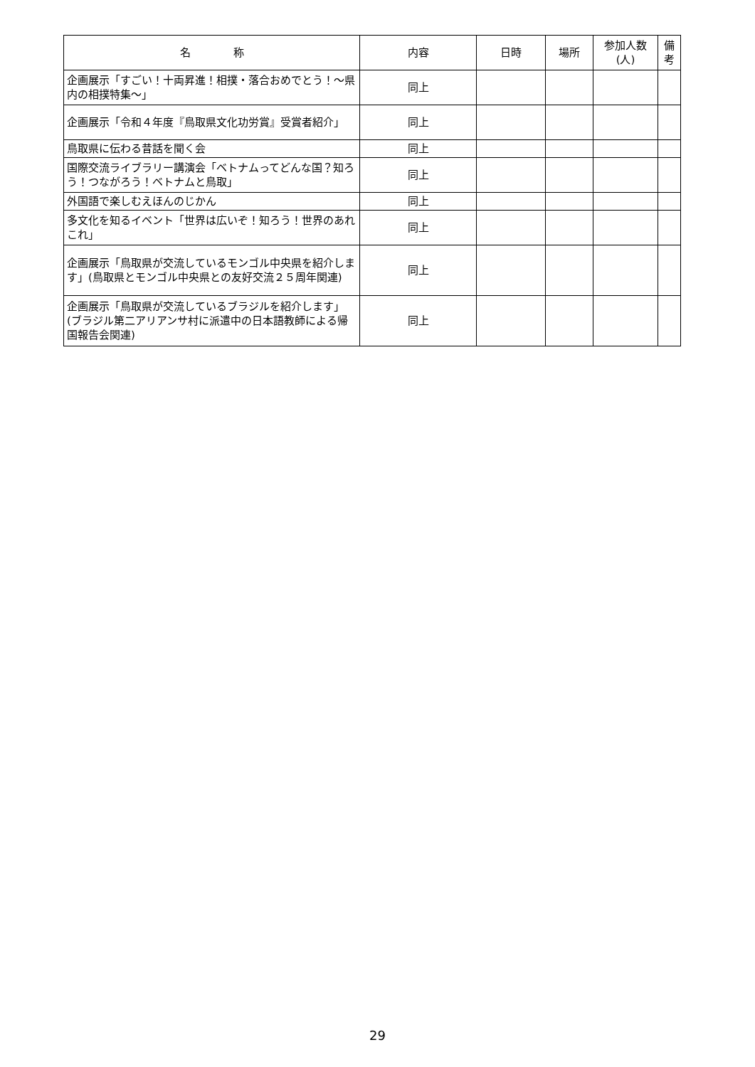| 名 称 | 内容 | 日時 | 場所 | 参加人数 (人) | 備 考 |
| --- | --- | --- | --- | --- | --- |
| 企画展示「すごい！十両昇進！相撲・落合おめでとう！～県内の相撲特集～」 | 同上 | | | | |
| 企画展示「令和４年度『鳥取県文化功労賞』受賞者紹介」 | 同上 | | | | |
| 鳥取県に伝わる昔話を聞く会 | 同上 | | | | |
| 国際交流ライブラリー講演会「ベトナムってどんな国？知ろう！つながろう！ベトナムと鳥取」 | 同上 | | | | |
| 外国語で楽しむえほんのじかん | 同上 | | | | |
| 多文化を知るイベント「世界は広いぞ！知ろう！世界のあれこれ」 | 同上 | | | | |
| 企画展示「鳥取県が交流しているモンゴル中央県を紹介します」(鳥取県とモンゴル中央県との友好交流２５周年関連) | 同上 | | | | |
| 企画展示「鳥取県が交流しているブラジルを紹介します」(ブラジル第二アリアンサ村に派遣中の日本語教師による帰国報告会関連) | 同上 | | | | |
29